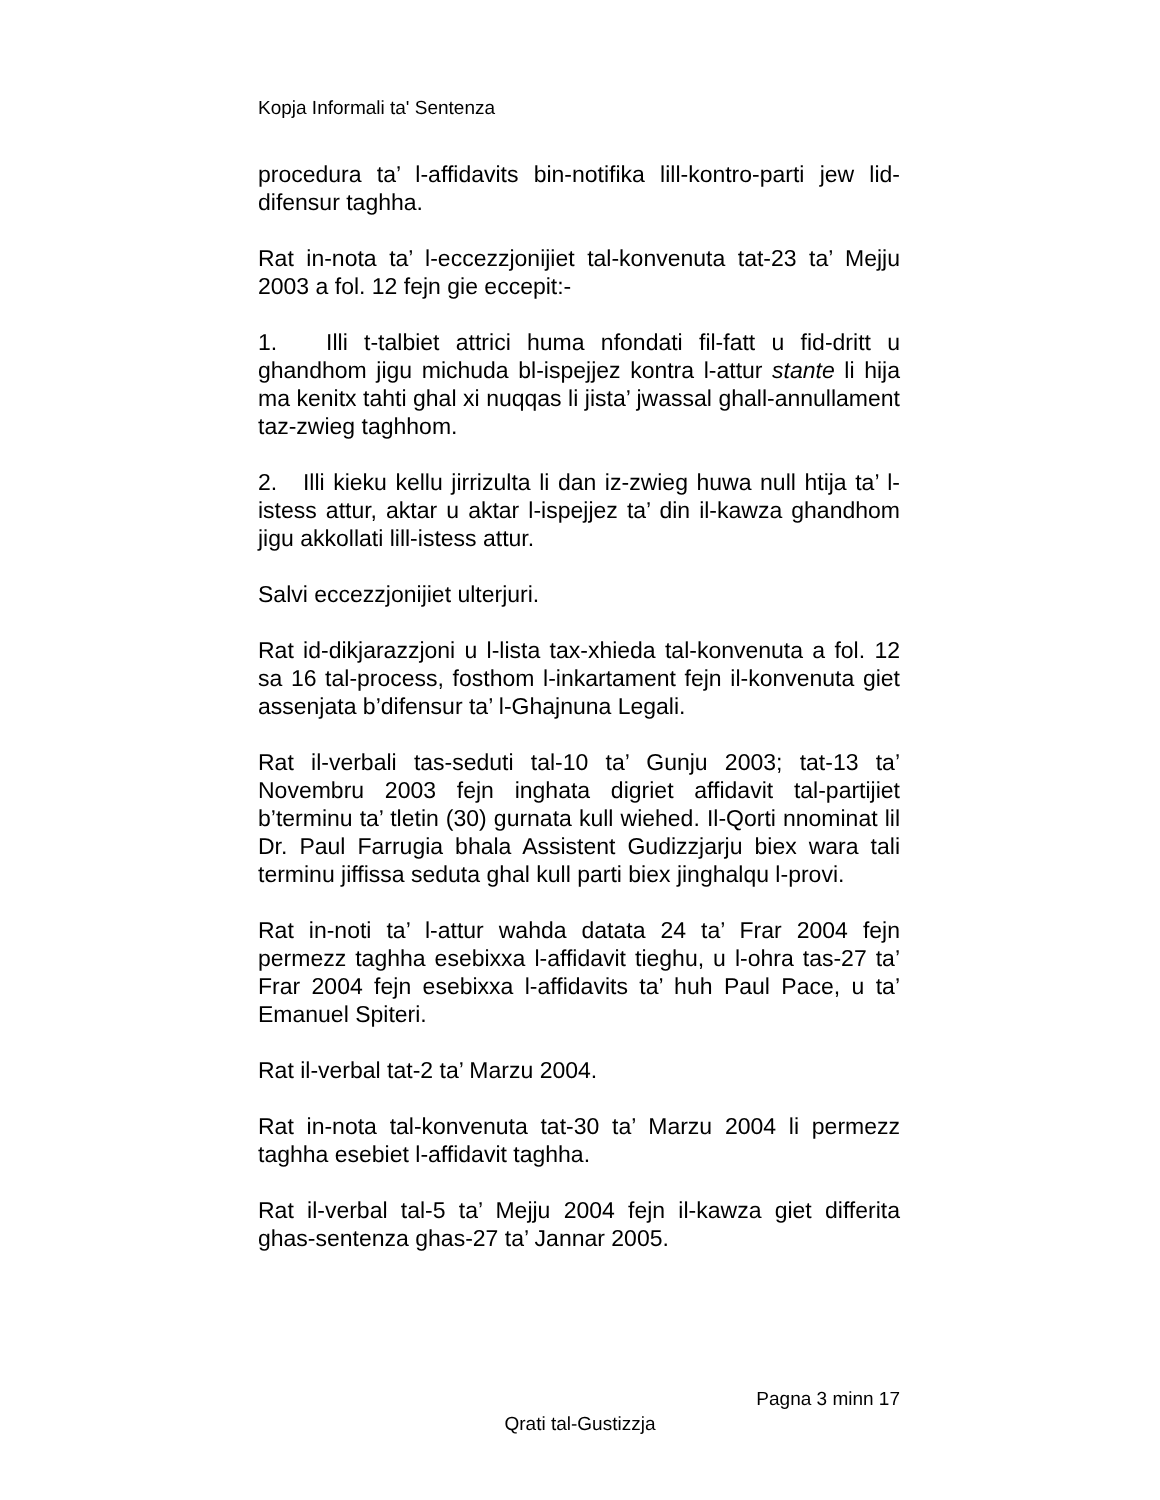Kopja Informali ta' Sentenza
procedura ta’ l-affidavits bin-notifika lill-kontro-parti jew lid-difensur taghha.
Rat in-nota ta’ l-eccezzjonijiet tal-konvenuta tat-23 ta’ Mejju 2003 a fol. 12 fejn gie eccepit:-
1. Illi t-talbiet attrici huma nfondati fil-fatt u fid-dritt u ghandhom jigu michuda bl-ispejjez kontra l-attur stante li hija ma kenitx tahti ghal xi nuqqas li jista’ jwassal ghall-annullament taz-zwieg taghhom.
2. Illi kieku kellu jirrizulta li dan iz-zwieg huwa null htija ta’ l-istess attur, aktar u aktar l-ispejjez ta’ din il-kawza ghandhom jigu akkollati lill-istess attur.
Salvi eccezzjonijiet ulterjuri.
Rat id-dikjarazzjoni u l-lista tax-xhieda tal-konvenuta a fol. 12 sa 16 tal-process, fosthom l-inkartament fejn il-konvenuta giet assenjata b’difensur ta’ l-Ghajnuna Legali.
Rat il-verbali tas-seduti tal-10 ta’ Gunju 2003; tat-13 ta’ Novembru 2003 fejn inghata digriet affidavit tal-partijiet b’terminu ta’ tletin (30) gurnata kull wiehed. Il-Qorti nnominat lil Dr. Paul Farrugia bhala Assistent Gudizzjarju biex wara tali terminu jiffissa seduta ghal kull parti biex jinghalqu l-provi.
Rat in-noti ta’ l-attur wahda datata 24 ta’ Frar 2004 fejn permezz taghha esebixxa l-affidavit tieghu, u l-ohra tas-27 ta’ Frar 2004 fejn esebixxa l-affidavits ta’ huh Paul Pace, u ta’ Emanuel Spiteri.
Rat il-verbal tat-2 ta’ Marzu 2004.
Rat in-nota tal-konvenuta tat-30 ta’ Marzu 2004 li permezz taghha esebiet l-affidavit taghha.
Rat il-verbal tal-5 ta’ Mejju 2004 fejn il-kawza giet differita ghas-sentenza ghas-27 ta’ Jannar 2005.
Pagna 3 minn 17
Qrati tal-Gustizzja